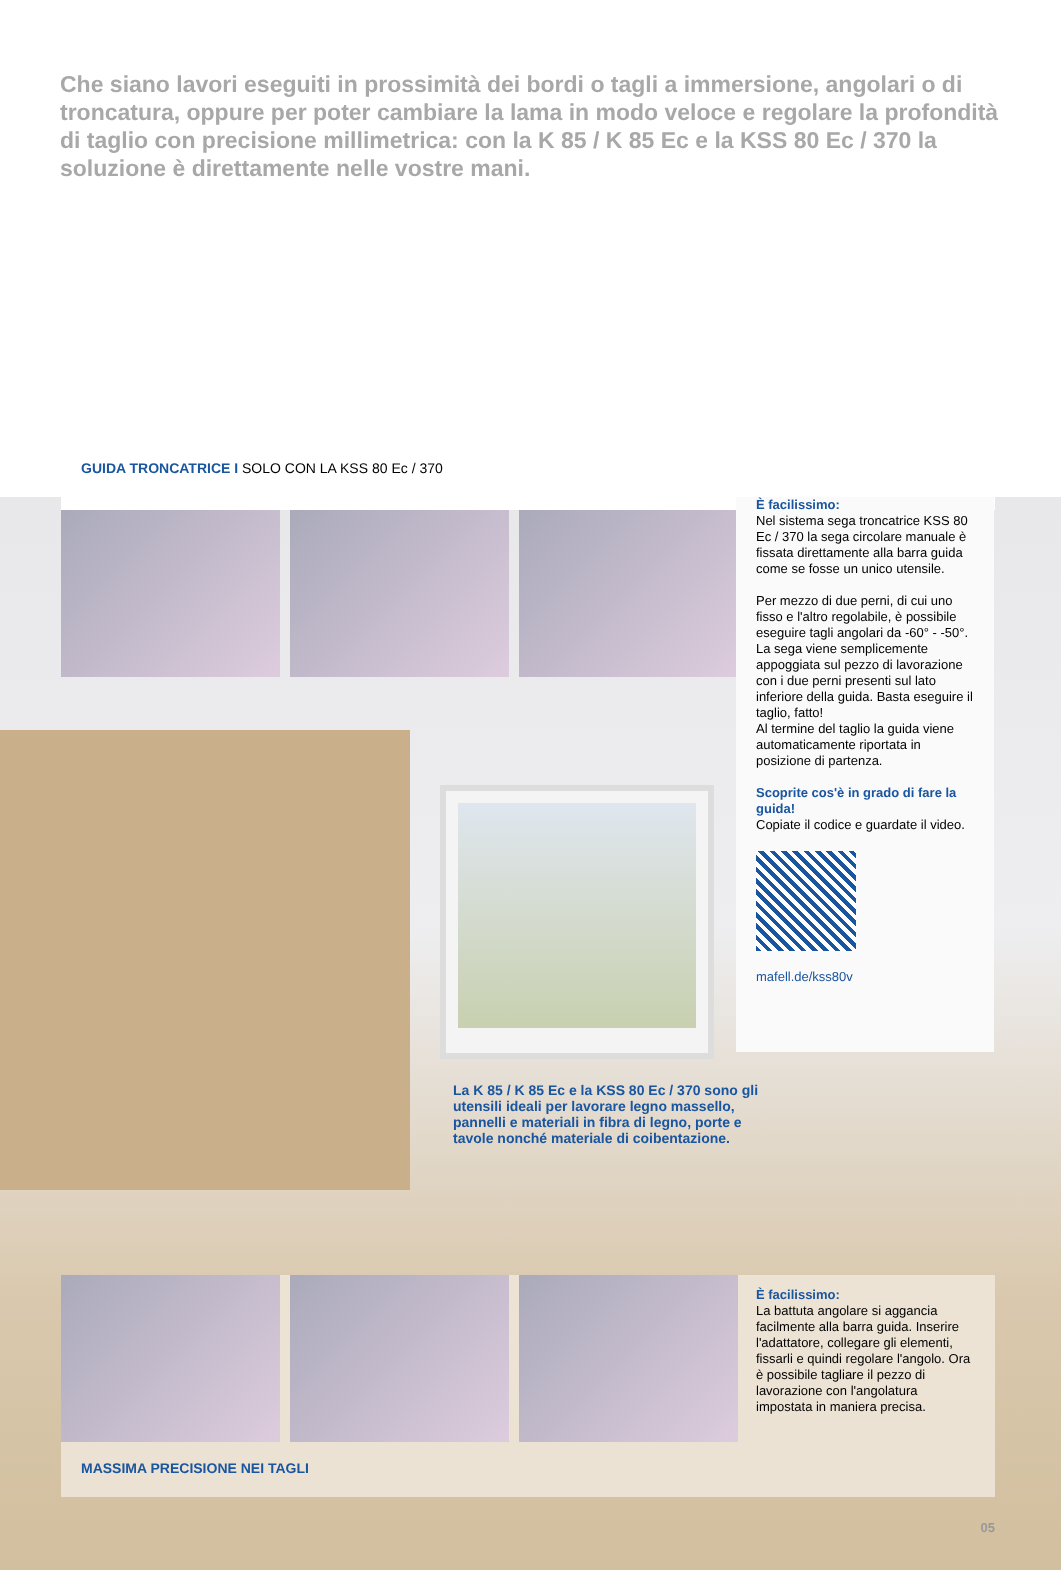Che siano lavori eseguiti in prossimità dei bordi o tagli a immersione, angolari o di troncatura, oppure per poter cambiare la lama in modo veloce e regolare la profondità di taglio con precisione millimetrica: con la K 85 / K 85 Ec e la KSS 80 Ec / 370 la soluzione è direttamente nelle vostre mani.
GUIDA TRONCATRICE I SOLO CON LA KSS 80 Ec / 370
È facilissimo:
Nel sistema sega troncatrice KSS 80 Ec / 370 la sega circolare manuale è fissata direttamente alla barra guida come se fosse un unico utensile.
Per mezzo di due perni, di cui uno fisso e l'altro regolabile, è possibile eseguire tagli angolari da -60° - -50°. La sega viene semplicemente appoggiata sul pezzo di lavorazione con i due perni presenti sul lato inferiore della guida. Basta eseguire il taglio, fatto!
Al termine del taglio la guida viene automaticamente riportata in posizione di partenza.
Scoprite cos'è in grado di fare la guida!
Copiate il codice e guardate il video.
mafell.de/kss80v
La K 85 / K 85 Ec e la KSS 80 Ec / 370 sono gli utensili ideali per lavorare legno massello, pannelli e materiali in fibra di legno, porte e tavole nonché materiale di coibentazione.
È facilissimo:
La battuta angolare si aggancia facilmente alla barra guida. Inserire l'adattatore, collegare gli elementi, fissarli e quindi regolare l'angolo. Ora è possibile tagliare il pezzo di lavorazione con l'angolatura impostata in maniera precisa.
MASSIMA PRECISIONE NEI TAGLI
05